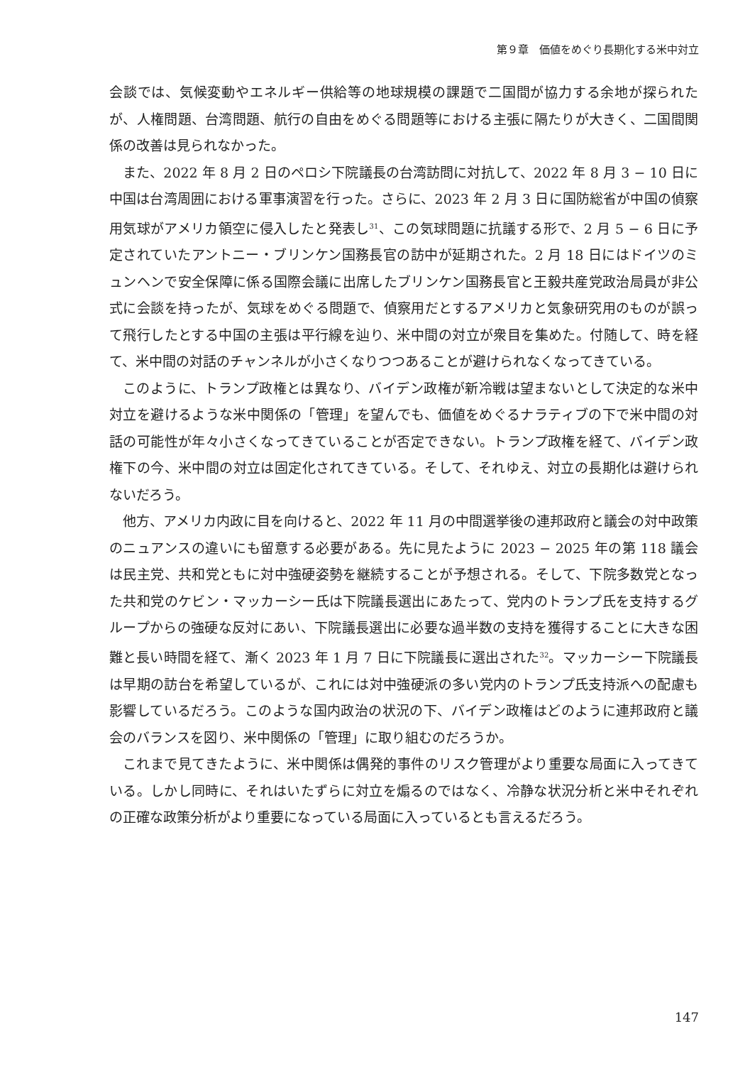第９章　価値をめぐり長期化する米中対立
会談では、気候変動やエネルギー供給等の地球規模の課題で二国間が協力する余地が探られたが、人権問題、台湾問題、航行の自由をめぐる問題等における主張に隔たりが大きく、二国間関係の改善は見られなかった。
また、2022 年 8 月 2 日のペロシ下院議長の台湾訪問に対抗して、2022 年 8 月 3 − 10 日に中国は台湾周囲における軍事演習を行った。さらに、2023 年 2 月 3 日に国防総省が中国の偵察用気球がアメリカ領空に侵入したと発表し<sup>31</sup>、この気球問題に抗議する形で、2 月 5 − 6 日に予定されていたアントニー・ブリンケン国務長官の訪中が延期された。2 月 18 日にはドイツのミュンヘンで安全保障に係る国際会議に出席したブリンケン国務長官と王毅共産党政治局員が非公式に会談を持ったが、気球をめぐる問題で、偵察用だとするアメリカと気象研究用のものが誤って飛行したとする中国の主張は平行線を辿り、米中間の対立が衆目を集めた。付随して、時を経て、米中間の対話のチャンネルが小さくなりつつあることが避けられなくなってきている。
このように、トランプ政権とは異なり、バイデン政権が新冷戦は望まないとして決定的な米中対立を避けるような米中関係の「管理」を望んでも、価値をめぐるナラティブの下で米中間の対話の可能性が年々小さくなってきていることが否定できない。トランプ政権を経て、バイデン政権下の今、米中間の対立は固定化されてきている。そして、それゆえ、対立の長期化は避けられないだろう。
他方、アメリカ内政に目を向けると、2022 年 11 月の中間選挙後の連邦政府と議会の対中政策のニュアンスの違いにも留意する必要がある。先に見たように 2023 − 2025 年の第 118 議会は民主党、共和党ともに対中強硬姿勢を継続することが予想される。そして、下院多数党となった共和党のケビン・マッカーシー氏は下院議長選出にあたって、党内のトランプ氏を支持するグループからの強硬な反対にあい、下院議長選出に必要な過半数の支持を獲得することに大きな困難と長い時間を経て、漸く 2023 年 1 月 7 日に下院議長に選出された<sup>32</sup>。マッカーシー下院議長は早期の訪台を希望しているが、これには対中強硬派の多い党内のトランプ氏支持派への配慮も影響しているだろう。このような国内政治の状況の下、バイデン政権はどのように連邦政府と議会のバランスを図り、米中関係の「管理」に取り組むのだろうか。
これまで見てきたように、米中関係は偶発的事件のリスク管理がより重要な局面に入ってきている。しかし同時に、それはいたずらに対立を煽るのではなく、冷静な状況分析と米中それぞれの正確な政策分析がより重要になっている局面に入っているとも言えるだろう。
147